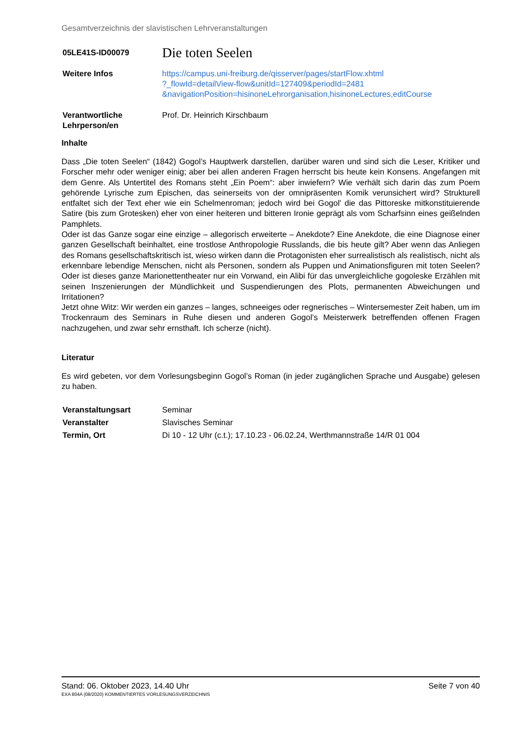Gesamtverzeichnis der slavistischen Lehrveranstaltungen
| 05LE41S-ID00079 | Die toten Seelen |
| Weitere Infos | https://campus.uni-freiburg.de/qisserver/pages/startFlow.xhtml ?_flowId=detailView-flow&unitId=127409&periodId=2481 &navigationPosition=hisinoneLehrorganisation,hisinoneLectures,editCourse |
| Verantwortliche Lehrperson/en | Prof. Dr. Heinrich Kirschbaum |
Inhalte
Dass „Die toten Seelen“ (1842) Gogol’s Hauptwerk darstellen, darüber waren und sind sich die Leser, Kritiker und Forscher mehr oder weniger einig; aber bei allen anderen Fragen herrscht bis heute kein Konsens. Angefangen mit dem Genre. Als Untertitel des Romans steht „Ein Poem“: aber inwiefern? Wie verhält sich darin das zum Poem gehörende Lyrische zum Epischen, das seinerseits von der omnipräsenten Komik verunsichert wird? Strukturell entfaltet sich der Text eher wie ein Schelmenroman; jedoch wird bei Gogol’ die das Pittoreske mitkonstituierende Satire (bis zum Grotesken) eher von einer heiteren und bitteren Ironie geprägt als vom Scharfsinn eines geißelnden Pamphlets.
Oder ist das Ganze sogar eine einzige – allegorisch erweiterte – Anekdote? Eine Anekdote, die eine Diagnose einer ganzen Gesellschaft beinhaltet, eine trostlose Anthropologie Russlands, die bis heute gilt? Aber wenn das Anliegen des Romans gesellschaftskritisch ist, wieso wirken dann die Protagonisten eher surrealistisch als realistisch, nicht als erkennbare lebendige Menschen, nicht als Personen, sondern als Puppen und Animationsfiguren mit toten Seelen? Oder ist dieses ganze Marionettentheater nur ein Vorwand, ein Alibi für das unvergleichliche gogoleske Erzählen mit seinen Inszenierungen der Mündlichkeit und Suspendierungen des Plots, permanenten Abweichungen und Irritationen?
Jetzt ohne Witz: Wir werden ein ganzes – langes, schneeiges oder regnerisches – Wintersemester Zeit haben, um im Trockenraum des Seminars in Ruhe diesen und anderen Gogol’s Meisterwerk betreffenden offenen Fragen nachzugehen, und zwar sehr ernsthaft. Ich scherze (nicht).
Literatur
Es wird gebeten, vor dem Vorlesungsbeginn Gogol’s Roman (in jeder zugänglichen Sprache und Ausgabe) gelesen zu haben.
| Veranstaltungsart | Seminar |
| Veranstalter | Slavisches Seminar |
| Termin, Ort | Di 10 - 12 Uhr (c.t.); 17.10.23 - 06.02.24, Werthmannstraße 14/R 01 004 |
Stand: 06. Oktober 2023, 14.40 Uhr Seite 7 von 40
EXA 804A (08/2020) KOMMENTIERTES VORLESUNGSVERZEICHNIS